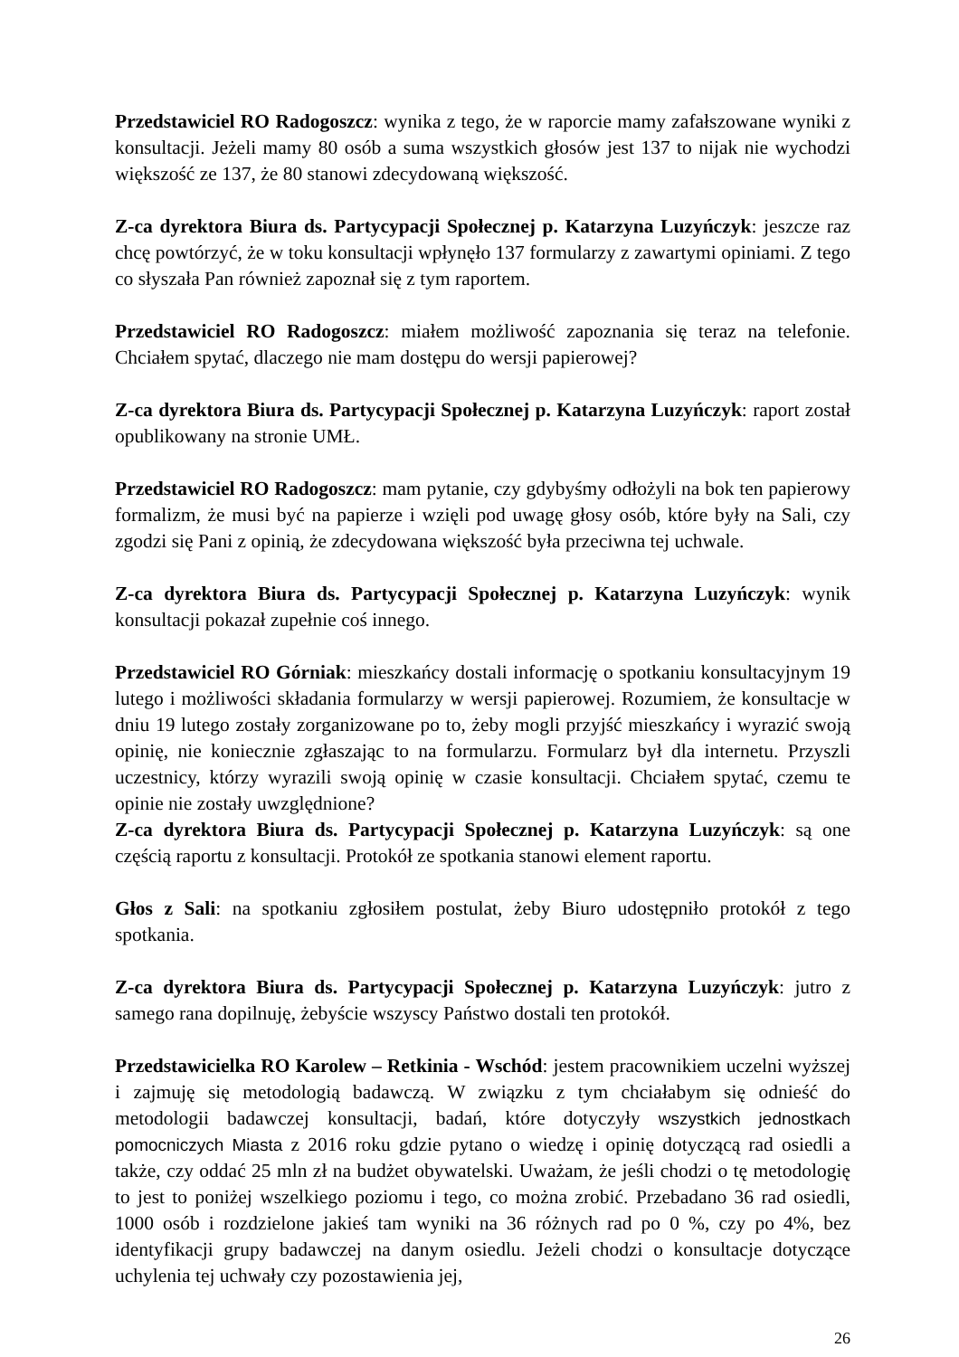Przedstawiciel RO Radogoszcz: wynika z tego, że w raporcie mamy zafałszowane wyniki z konsultacji. Jeżeli mamy 80 osób a suma wszystkich głosów jest 137 to nijak nie wychodzi większość ze 137, że 80 stanowi zdecydowaną większość.
Z-ca dyrektora Biura ds. Partycypacji Społecznej p. Katarzyna Luzyńczyk: jeszcze raz chcę powtórzyć, że w toku konsultacji wpłynęło 137 formularzy z zawartymi opiniami. Z tego co słyszała Pan również zapoznał się z tym raportem.
Przedstawiciel RO Radogoszcz: miałem możliwość zapoznania się teraz na telefonie. Chciałem spytać, dlaczego nie mam dostępu do wersji papierowej?
Z-ca dyrektora Biura ds. Partycypacji Społecznej p. Katarzyna Luzyńczyk: raport został opublikowany na stronie UMŁ.
Przedstawiciel RO Radogoszcz: mam pytanie, czy gdybyśmy odłożyli na bok ten papierowy formalizm, że musi być na papierze i wzięli pod uwagę głosy osób, które były na Sali, czy zgodzi się Pani z opinią, że zdecydowana większość była przeciwna tej uchwale.
Z-ca dyrektora Biura ds. Partycypacji Społecznej p. Katarzyna Luzyńczyk: wynik konsultacji pokazał zupełnie coś innego.
Przedstawiciel RO Górniak: mieszkańcy dostali informację o spotkaniu konsultacyjnym 19 lutego i możliwości składania formularzy w wersji papierowej. Rozumiem, że konsultacje w dniu 19 lutego zostały zorganizowane po to, żeby mogli przyjść mieszkańcy i wyrazić swoją opinię, nie koniecznie zgłaszając to na formularzu. Formularz był dla internetu. Przyszli uczestnicy, którzy wyrazili swoją opinię w czasie konsultacji. Chciałem spytać, czemu te opinie nie zostały uwzględnione?
Z-ca dyrektora Biura ds. Partycypacji Społecznej p. Katarzyna Luzyńczyk: są one częścią raportu z konsultacji. Protokół ze spotkania stanowi element raportu.
Głos z Sali: na spotkaniu zgłosiłem postulat, żeby Biuro udostępniło protokół z tego spotkania.
Z-ca dyrektora Biura ds. Partycypacji Społecznej p. Katarzyna Luzyńczyk: jutro z samego rana dopilnuję, żebyście wszyscy Państwo dostali ten protokół.
Przedstawicielka RO Karolew – Retkinia - Wschód: jestem pracownikiem uczelni wyższej i zajmuję się metodologią badawczą. W związku z tym chciałabym się odnieść do metodologii badawczej konsultacji, badań, które dotyczyły wszystkich jednostkach pomocniczych Miasta z 2016 roku gdzie pytano o wiedzę i opinię dotyczącą rad osiedli a także, czy oddać 25 mln zł na budżet obywatelski. Uważam, że jeśli chodzi o tę metodologię to jest to poniżej wszelkiego poziomu i tego, co można zrobić. Przebadano 36 rad osiedli, 1000 osób i rozdzielone jakieś tam wyniki na 36 różnych rad po 0 %, czy po 4%, bez identyfikacji grupy badawczej na danym osiedlu. Jeżeli chodzi o konsultacje dotyczące uchylenia tej uchwały czy pozostawienia jej,
26